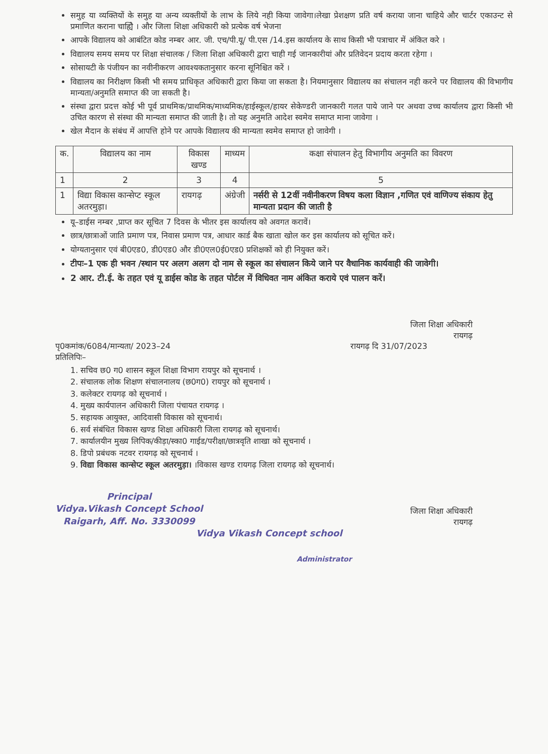समुह या व्यक्तियों के समुह या अन्य व्यक्तीयों के लाभ के लिये नही किया जावेगा।लेखा प्रेशक्षण प्रति वर्ष कराया जाना चाहिये और चार्टर एकाउन्ट से प्रमाणित कराना चाह्यिे । और जिला शिक्षा अधिकारी को प्रत्येक वर्ष भेजना
आपके विद्यालय को आबंटित कोड नम्बर आर. जी. एच/पी.यू/ पी.एस /14.इस कार्यालय के साथ किसी भी पत्राचार में अंकित करे ।
विद्यालय समय समय पर शिक्षा संचालक / जिला शिक्षा अधिकारी द्वारा चाही गई जानकारीयां और प्रतिवेदन प्रदाय करता रहेगा ।
सोसायटी के पंजीयन का नवीनीकरण आवश्यकतानुसार करना सूनिश्चित करें ।
विद्यालय का निरीक्षण किसी भी समय प्राधिकृत अधिकारी द्वारा किया जा सकता है। नियमानुसार विद्यालय का संचालन नही करने पर विद्यालय की विभागीय मान्यता/अनुमति समाप्त की जा सकती है।
संस्था द्वारा प्रदत्त कोई भी पूर्व प्राथमिक/प्राथमिक/माध्यमिक/हाईस्कूल/हायर सेकेण्डरी जानकारी गलत पाये जाने पर अथवा उच्च कार्यालय द्वारा किसी भी उचित कारण से संस्था की मान्यता समाप्त की जाती है। तो यह अनुमति आदेश स्वमेव समाप्त माना जावेगा ।
खेल मैदान के संबंध में आपत्ति होने पर आपके विद्यालय की मान्यता स्वमेव समाप्त हो जावेगी ।
| क. | विद्यालय का नाम | विकास खण्ड | माध्यम | कक्षा संचालन हेतु विभागीय अनुमति का विवरण |
| --- | --- | --- | --- | --- |
| 1 | 2 | 3 | 4 | 5 |
| 1 | विद्या विकास कान्सेप्ट स्कूल अतरमुड़ा। | रायगढ़ | अंग्रेजी | नर्सरी से 12वीं नवीनीकरण विषय कला विज्ञान ,गणित एवं वाणिज्य संकाय हेतु मान्यता प्रदान की जाती है |
यू–डाईस नम्बर ,प्राप्त कर सूचित 7 दिवस के भीतर इस कार्यालय को अवगत करावें।
छात्र/छात्राओं जाति प्रमाण पत्र, निवास प्रमाण पत्र, आधार कार्ड बैक खाता खोल कर इस कार्यालय को सूचित करें।
योग्यतानुसार एवं बी0एड0, डी0एड0 और डी0एल0ई0एड0 प्रशिक्षकों को ही नियुक्त करें।
टीपः–1 एक ही भवन /स्थान पर अलग अलग दो नाम से स्कूल का संचालन किये जाने पर वैधानिक कार्यवाही की जावेगी।
2 आर. टी.ई. के तहत एवं यू डाईस कोड के तहत पोर्टल में विधिवत नाम अंकित कराये एवं पालन करें।
जिला शिक्षा अधिकारी
रायगढ़
पृ0कमांक/6084/मान्यता/ 2023–24
प्रतिलिपिः–
रायगढ़ दि 31/07/2023
1. सचिव छ0 ग0 शासन स्कूल शिक्षा विभाग रायपुर को सूचनार्थ ।
2. संचालक लोक शिक्षण संचालनालय (छ0ग0) रायपुर को सूचनार्थ ।
3. कलेक्टर रायगढ़ को सूचनार्थ ।
4. मुख्य कार्यपालन अधिकारी जिला पंचायत रायगढ़ ।
5. सहायक आयुक्त, आदिवासी विकास को सूचनार्थ।
6. सर्व संबंधित विकास खण्ड शिक्षा अधिकारी जिला रायगढ़ को सूचनार्थ।
7. कार्यालयीन मुख्य लिपिक/कीड़ा/स्का0 गाईड/परीक्षा/छात्रवृति शाखा को सूचनार्थ ।
8. डिपो प्रबंधक नटवर रायगढ़ को सूचनार्थ ।
9. विद्या विकास कान्सेप्ट स्कूल अतरमुड़ा। ।विकास खण्ड रायगढ़ जिला रायगढ़ को सूचनार्थ।
Principal
Vidya.Vikash Concept School
Raigarh, Aff. No. 3330099
जिला शिक्षा अधिकारी
रायगढ़
Vidya Vikash Concept school
Administrator